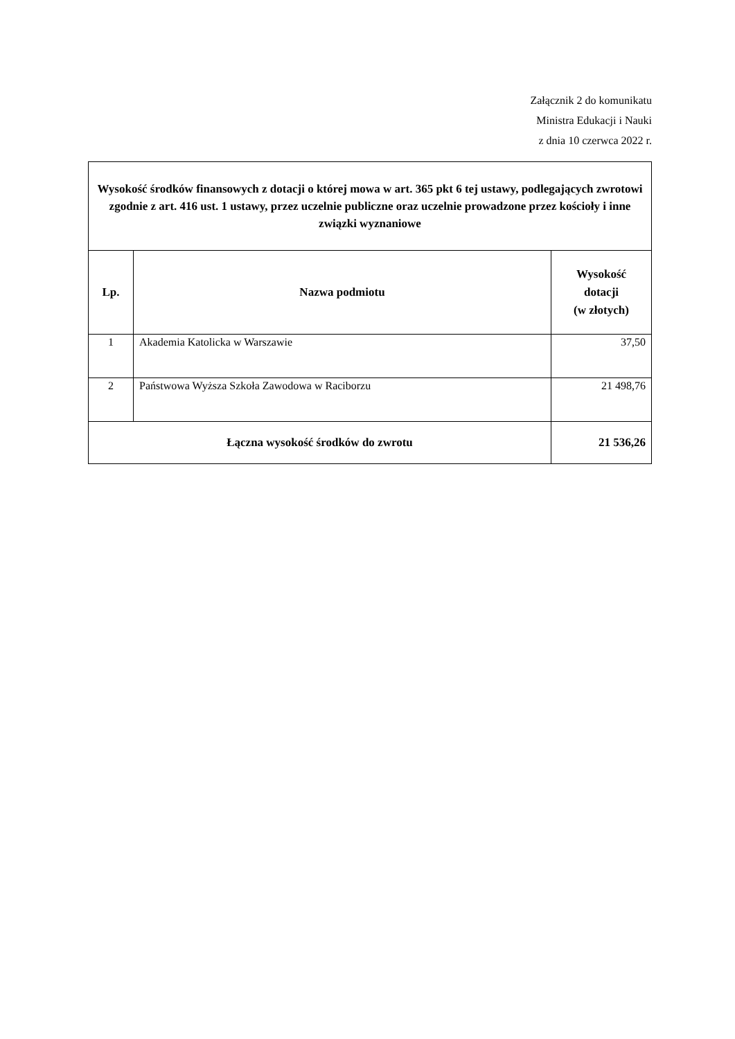Załącznik 2 do komunikatu
Ministra Edukacji i Nauki
z dnia 10 czerwca 2022 r.
| Wysokość środków finansowych z dotacji o której mowa w art. 365 pkt 6 tej ustawy, podlegających zwrotowi zgodnie z art. 416 ust. 1 ustawy, przez uczelnie publiczne oraz uczelnie prowadzone przez kościoły i inne związki wyznaniowe | | |
| Lp. | Nazwa podmiotu | Wysokość dotacji (w złotych) |
| 1 | Akademia Katolicka w Warszawie | 37,50 |
| 2 | Państwowa Wyższa Szkoła Zawodowa w Raciborzu | 21 498,76 |
| Łączna wysokość środków do zwrotu | | 21 536,26 |